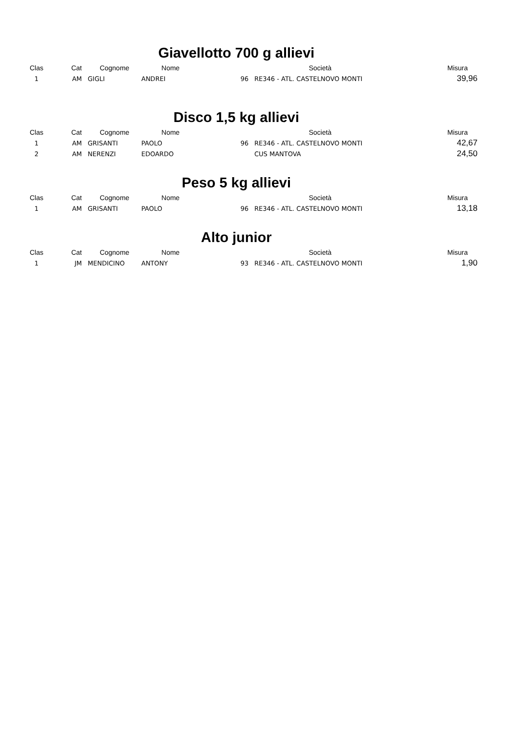Giavellotto 700 g allievi
| Clas | Cat | Cognome | Nome | | Società | Misura |
| --- | --- | --- | --- | --- | --- | --- |
| 1 | AM | GIGLI | ANDREI | 96 | RE346 - ATL. CASTELNOVO MONTI | 39,96 |
Disco 1,5 kg allievi
| Clas | Cat | Cognome | Nome | | Società | Misura |
| --- | --- | --- | --- | --- | --- | --- |
| 1 | AM | GRISANTI | PAOLO | 96 | RE346 - ATL. CASTELNOVO MONTI | 42,67 |
| 2 | AM | NERENZI | EDOARDO | | CUS MANTOVA | 24,50 |
Peso 5 kg allievi
| Clas | Cat | Cognome | Nome | | Società | Misura |
| --- | --- | --- | --- | --- | --- | --- |
| 1 | AM | GRISANTI | PAOLO | 96 | RE346 - ATL. CASTELNOVO MONTI | 13,18 |
Alto junior
| Clas | Cat | Cognome | Nome | | Società | Misura |
| --- | --- | --- | --- | --- | --- | --- |
| 1 | JM | MENDICINO | ANTONY | 93 | RE346 - ATL. CASTELNOVO MONTI | 1,90 |